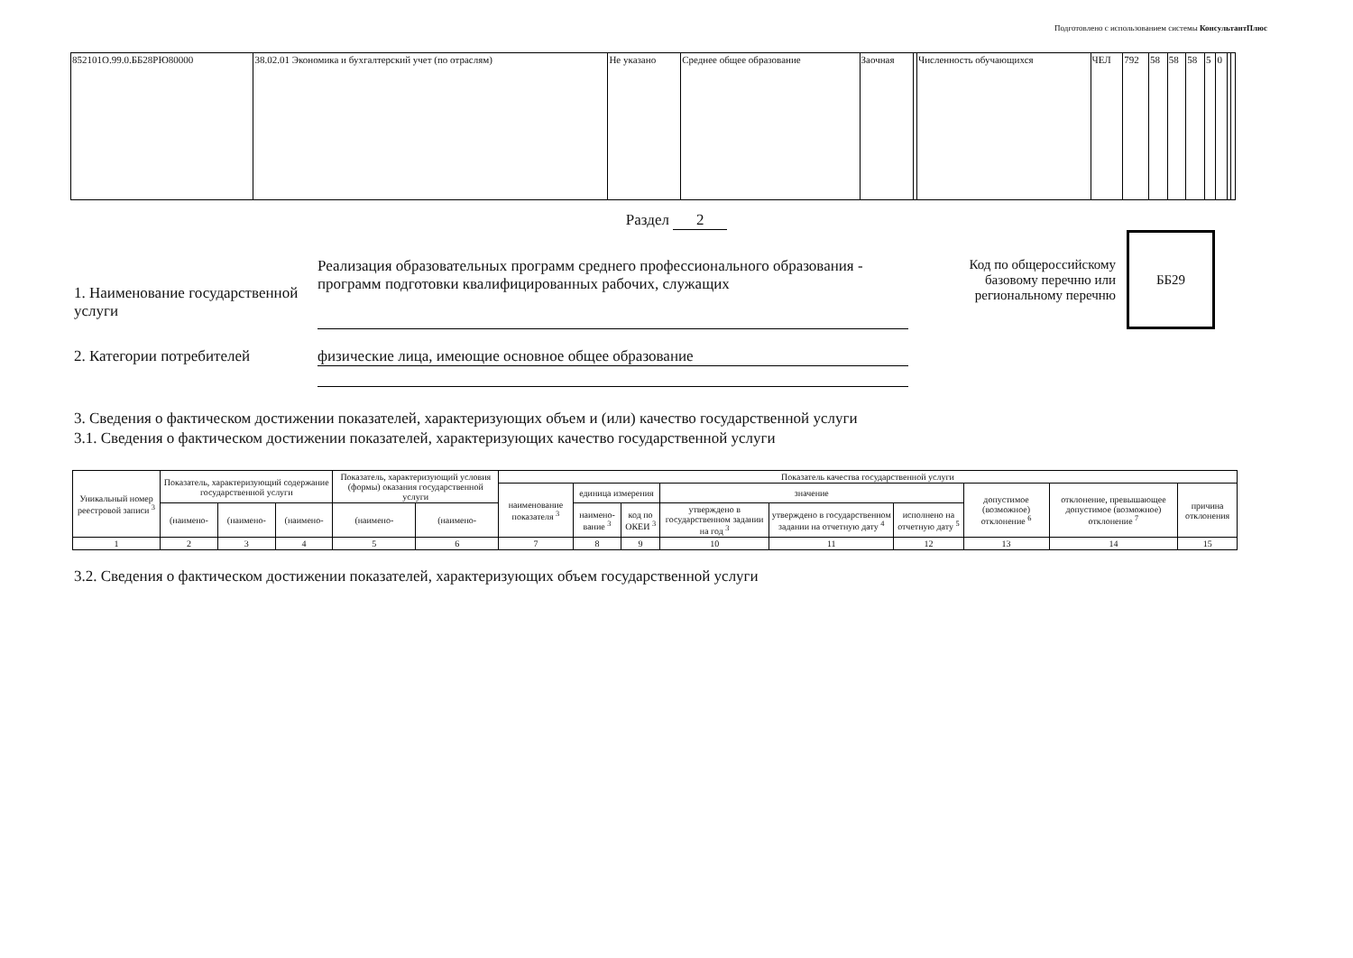Подготовлено с использованием системы КонсультантПлюс
| 852101О.99.0.ББ28РЮ80000 | 38.02.01 Экономика и бухгалтерский учет (по отраслям) | Не указано | Среднее общее образование | Заочная | | Численность обучающихся | ЧЕЛ | 792 | 58 | 58 | 58 | 5 | 0 | | |
Раздел 2
1. Наименование государственной услуги
Реализация образовательных программ среднего профессионального образования - программ подготовки квалифицированных рабочих, служащих
Код по общероссийскому базовому перечню или региональному перечню
ББ29
2. Категории потребителей физические лица, имеющие основное общее образование
3. Сведения о фактическом достижении показателей, характеризующих объем и (или) качество государственной услуги
3.1. Сведения о фактическом достижении показателей, характеризующих качество государственной услуги
| Уникальный номер реестровой записи <sup>3</sup> | Показатель, характеризующий содержание государственной услуги | | | Показатель, характеризующий условия (формы) оказания государственной услуги | | Показатель качества государственной услуги | | | | | | | | |
| --- | --- | --- | --- | --- | --- | --- | --- | --- | --- | --- | --- | --- | --- | --- |
| | | | | | | наименование показателя <sup>3</sup> | единица измерения | | значение | | | допустимое (возможное) отклонение <sup>6</sup> | отклонение, превышающее допустимое (возможное) отклонение <sup>7</sup> | причина отклонения |
| | (наимено- | (наимено- | (наимено- | (наимено- | (наимено- | | наимено-вание <sup>3</sup> | код по ОКЕИ <sup>3</sup> | утверждено в государственном задании на год <sup>3</sup> | утверждено в государственном задании на отчетную дату <sup>4</sup> | исполнено на отчетную дату <sup>5</sup> | | | |
| 1 | 2 | 3 | 4 | 5 | 6 | 7 | 8 | 9 | 10 | 11 | 12 | 13 | 14 | 15 |
3.2. Сведения о фактическом достижении показателей, характеризующих объем государственной услуги